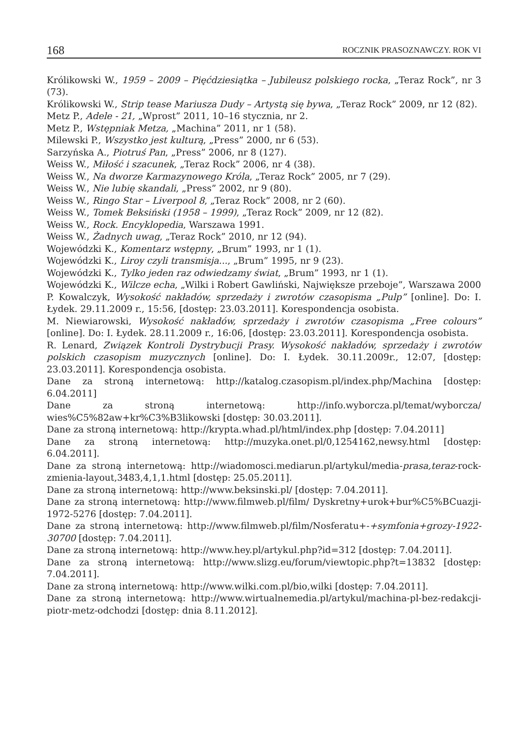168 ROCZNIK PRASOZNAWCZY. ROK VI
Królikowski W., 1959 – 2009 – Pięćdziesiątka – Jubileusz polskiego rocka, „Teraz Rock”, nr 3 (73).
Królikowski W., Strip tease Mariusza Dudy – Artystą się bywa, „Teraz Rock” 2009, nr 12 (82).
Metz P., Adele - 21, „Wprost” 2011, 10–16 stycznia, nr 2.
Metz P., Wstępniak Metza, „Machina” 2011, nr 1 (58).
Milewski P., Wszystko jest kulturą, „Press” 2000, nr 6 (53).
Sarzyńska A., Piotruś Pan, „Press” 2006, nr 8 (127).
Weiss W., Miłość i szacunek, „Teraz Rock” 2006, nr 4 (38).
Weiss W., Na dworze Karmazynowego Króla, „Teraz Rock” 2005, nr 7 (29).
Weiss W., Nie lubię skandali, „Press” 2002, nr 9 (80).
Weiss W., Ringo Star – Liverpool 8, „Teraz Rock” 2008, nr 2 (60).
Weiss W., Tomek Beksiński (1958 – 1999), „Teraz Rock” 2009, nr 12 (82).
Weiss W., Rock. Encyklopedia, Warszawa 1991.
Weiss W., Żadnych uwag, „Teraz Rock” 2010, nr 12 (94).
Wojewódzki K., Komentarz wstępny, „Brum” 1993, nr 1 (1).
Wojewódzki K., Liroy czyli transmisja..., „Brum” 1995, nr 9 (23).
Wojewódzki K., Tylko jeden raz odwiedzamy świat, „Brum” 1993, nr 1 (1).
Wojewódzki K., Wilcze echa, „Wilki i Robert Gawliński, Największe przeboje”, Warszawa 2000
P. Kowalczyk, Wysokość nakładów, sprzedaży i zwrotów czasopisma „Pulp” [online]. Do: I. Łydek. 29.11.2009 r., 15:56, [dostęp: 23.03.2011]. Korespondencja osobista.
M. Niewiarowski, Wysokość nakładów, sprzedaży i zwrotów czasopisma „Free colours” [online]. Do: I. Łydek. 28.11.2009 r., 16:06, [dostęp: 23.03.2011]. Korespondencja osobista.
R. Lenard, Związek Kontroli Dystrybucji Prasy. Wysokość nakładów, sprzedaży i zwrotów polskich czasopism muzycznych [online]. Do: I. Łydek. 30.11.2009r., 12:07, [dostęp: 23.03.2011]. Korespondencja osobista.
Dane za stroną internetową: http://katalog.czasopism.pl/index.php/Machina [dostęp: 6.04.2011]
Dane za stroną internetową: http://info.wyborcza.pl/temat/wyborcza/ wies%C5%82aw+kr%C3%B3likowski [dostęp: 30.03.2011].
Dane za stroną internetową: http://krypta.whad.pl/html/index.php [dostęp: 7.04.2011]
Dane za stroną internetową: http://muzyka.onet.pl/0,1254162,newsy.html [dostęp: 6.04.2011].
Dane za stroną internetową: http://wiadomosci.mediarun.pl/artykul/media-prasa,teraz-rock-zmienia-layout,3483,4,1,1.html [dostęp: 25.05.2011].
Dane za stroną internetową: http://www.beksinski.pl/ [dostęp: 7.04.2011].
Dane za stroną internetową: http://www.filmweb.pl/film/ Dyskretny+urok+bur%C5%BCuazji-1972-5276 [dostęp: 7.04.2011].
Dane za stroną internetową: http://www.filmweb.pl/film/Nosferatu+-+symfonia+grozy-1922-30700 [dostęp: 7.04.2011].
Dane za stroną internetową: http://www.hey.pl/artykul.php?id=312 [dostęp: 7.04.2011].
Dane za stroną internetową: http://www.slizg.eu/forum/viewtopic.php?t=13832 [dostęp: 7.04.2011].
Dane za stroną internetową: http://www.wilki.com.pl/bio,wilki [dostęp: 7.04.2011].
Dane za stroną internetową: http://www.wirtualnemedia.pl/artykul/machina-pl-bez-redakcji-piotr-metz-odchodzi [dostęp: dnia 8.11.2012].